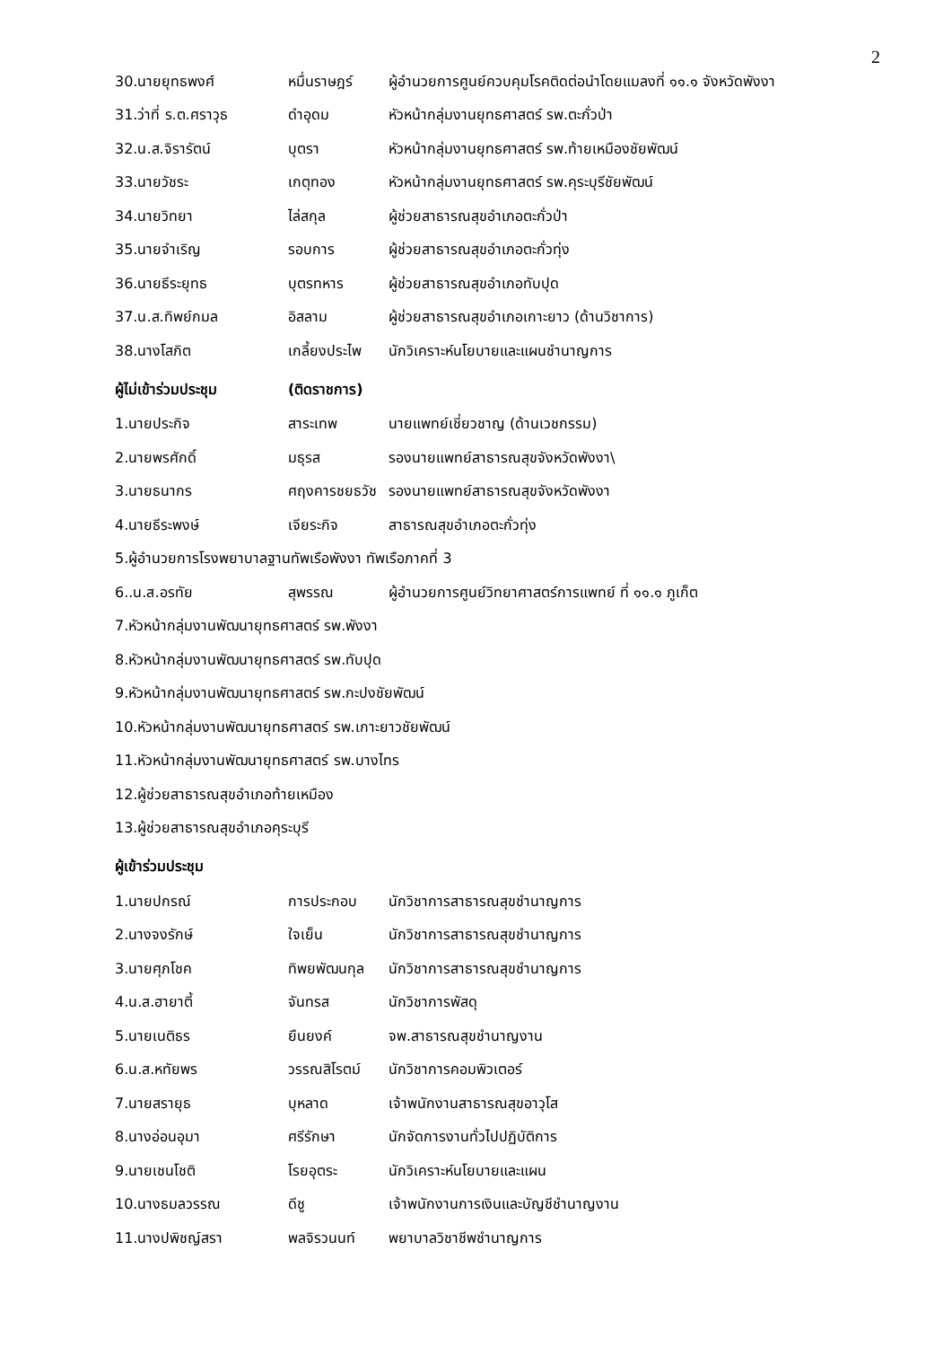2
30.นายยุทธพงศ์ หมื่นราษฎร์ ผู้อำนวยการศูนย์ควบคุมโรคติดต่อนำโดยแมลงที่ ๑๑.๑ จังหวัดพังงา
31.ว่าที่ ร.ต.ศราวุธ ดำอุดม หัวหน้ากลุ่มงานยุทธศาสตร์ รพ.ตะกั่วป่า
32.น.ส.จิรารัตน์ บุตรา หัวหน้ากลุ่มงานยุทธศาสตร์ รพ.ท้ายเหมืองชัยพัฒน์
33.นายวัชระ เกตุทอง หัวหน้ากลุ่มงานยุทธศาสตร์ รพ.คุระบุรีชัยพัฒน์
34.นายวิทยา ไล่สกุล ผู้ช่วยสาธารณสุขอำเภอตะกั่วป่า
35.นายจำเริญ รอบการ ผู้ช่วยสาธารณสุขอำเภอตะกั่วทุ่ง
36.นายธีระยุทธ บุตรทหาร ผู้ช่วยสาธารณสุขอำเภอทับปุด
37.น.ส.ทิพย์กมล อิสลาม ผู้ช่วยสาธารณสุขอำเภอเกาะยาว (ด้านวิชาการ)
38.นางโสภิต เกลี้ยงประไพ นักวิเคราะห์นโยบายและแผนชำนาญการ
ผู้ไม่เข้าร่วมประชุม (ติดราชการ)
1.นายประกิจ สาระเทพ นายแพทย์เชี่ยวชาญ (ด้านเวชกรรม)
2.นายพรศักดิ์ มธุรส รองนายแพทย์สาธารณสุขจังหวัดพังงา\
3.นายธนากร ศฤงคารชยธวัช รองนายแพทย์สาธารณสุขจังหวัดพังงา
4.นายธีระพงษ์ เจียระกิจ สาธารณสุขอำเภอตะกั่วทุ่ง
5.ผู้อำนวยการโรงพยาบาลฐานทัพเรือพังงา ทัพเรือภาคที่ 3
6..น.ส.อรทัย สุพรรณ ผู้อำนวยการศูนย์วิทยาศาสตร์การแพทย์ ที่ ๑๑.๑ ภูเก็ต
7.หัวหน้ากลุ่มงานพัฒนายุทธศาสตร์ รพ.พังงา
8.หัวหน้ากลุ่มงานพัฒนายุทธศาสตร์ รพ.ทับปุด
9.หัวหน้ากลุ่มงานพัฒนายุทธศาสตร์ รพ.กะปงชัยพัฒน์
10.หัวหน้ากลุ่มงานพัฒนายุทธศาสตร์ รพ.เกาะยาวชัยพัฒน์
11.หัวหน้ากลุ่มงานพัฒนายุทธศาสตร์ รพ.บางไทร
12.ผู้ช่วยสาธารณสุขอำเภอท้ายเหมือง
13.ผู้ช่วยสาธารณสุขอำเภอคุระบุรี
ผู้เข้าร่วมประชุม
1.นายปกรณ์ การประกอบ นักวิชาการสาธารณสุขชำนาญการ
2.นางจงรักษ์ ใจเย็น นักวิชาการสาธารณสุขชำนาญการ
3.นายศุภโชค ทิพยพัฒนกุล นักวิชาการสาธารณสุขชำนาญการ
4.น.ส.ฮายาตี้ จันทรส นักวิชาการพัสดุ
5.นายเนติธร ยืนยงค์ จพ.สาธารณสุขชำนาญงาน
6.น.ส.หทัยพร วรรณสิโรตม์ นักวิชาการคอมพิวเตอร์
7.นายสรายุธ บุหลาด เจ้าพนักงานสาธารณสุขอาวุโส
8.นางอ่อนอุมา ศรีรักษา นักจัดการงานทั่วไปปฏิบัติการ
9.นายเชนโชติ โรยอุตระ นักวิเคราะห์นโยบายและแผน
10.นางธมลวรรณ ดีชู เจ้าพนักงานการเงินและบัญชีชำนาญงาน
11.นางปพิชญ์สรา พลจิรวนนท์ พยาบาลวิชาชีพชำนาญการ